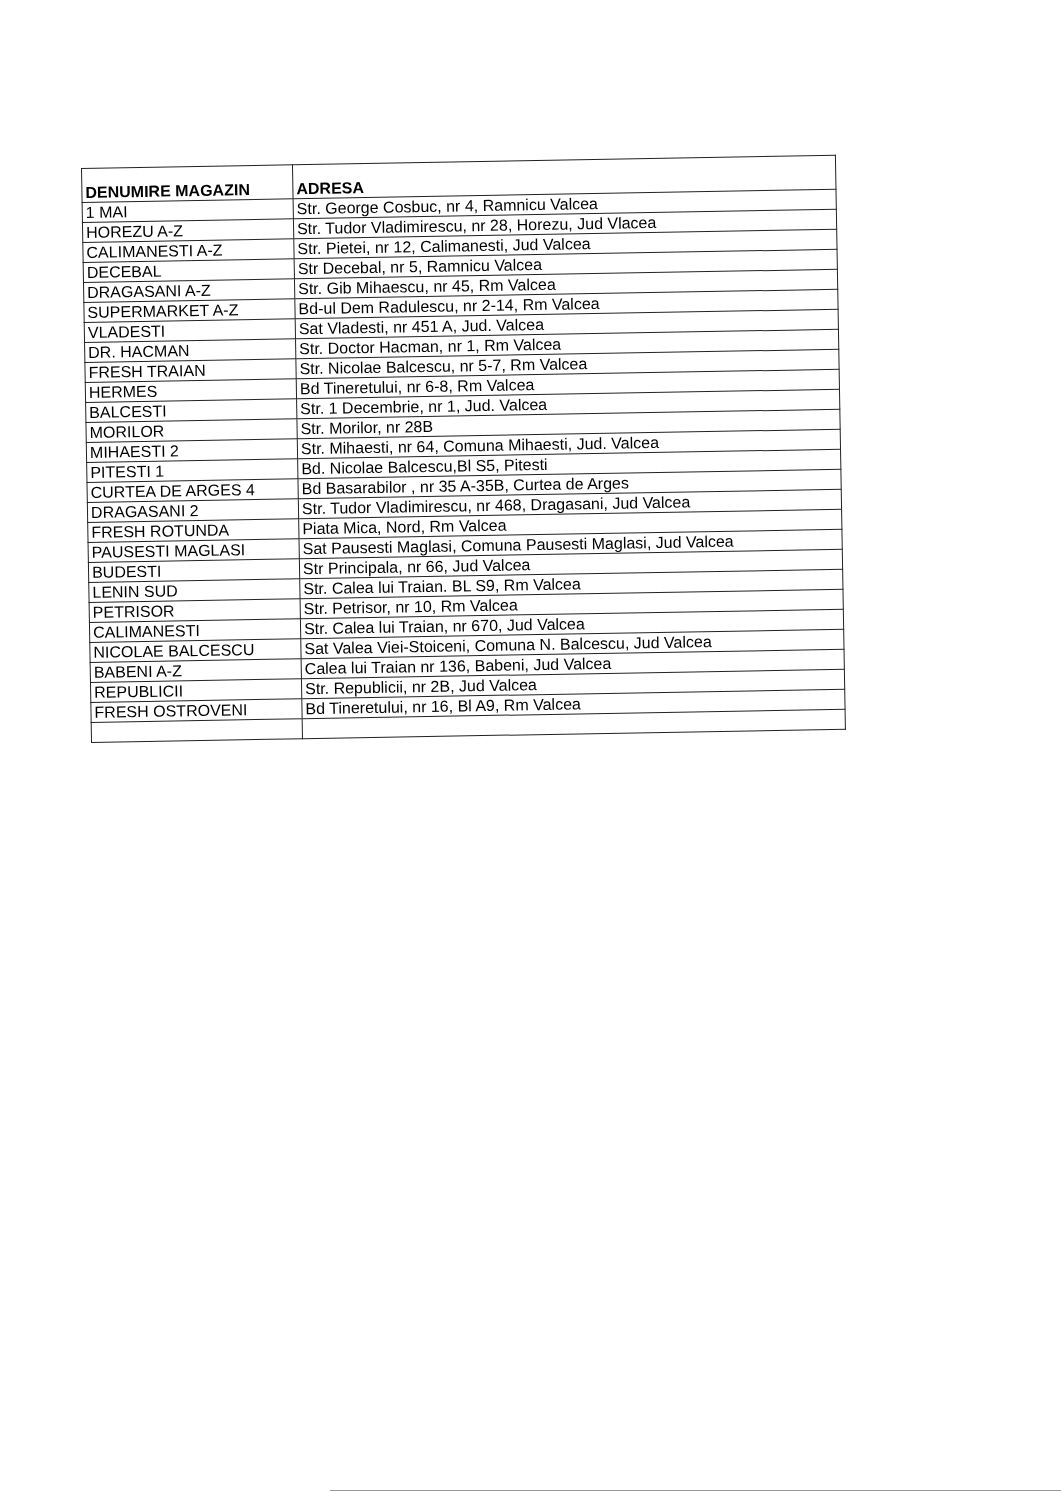| DENUMIRE MAGAZIN | ADRESA |
| --- | --- |
| 1 MAI | Str. George Cosbuc, nr 4, Ramnicu Valcea |
| HOREZU A-Z | Str. Tudor Vladimirescu, nr 28, Horezu, Jud Vlacea |
| CALIMANESTI A-Z | Str. Pietei, nr 12, Calimanesti, Jud Valcea |
| DECEBAL | Str Decebal, nr 5, Ramnicu Valcea |
| DRAGASANI A-Z | Str. Gib Mihaescu, nr 45, Rm Valcea |
| SUPERMARKET A-Z | Bd-ul Dem Radulescu, nr 2-14, Rm Valcea |
| VLADESTI | Sat Vladesti, nr 451 A, Jud. Valcea |
| DR. HACMAN | Str. Doctor Hacman, nr 1, Rm Valcea |
| FRESH TRAIAN | Str. Nicolae Balcescu, nr 5-7, Rm Valcea |
| HERMES | Bd Tineretului, nr 6-8, Rm Valcea |
| BALCESTI | Str. 1 Decembrie, nr 1, Jud. Valcea |
| MORILOR | Str. Morilor, nr 28B |
| MIHAESTI 2 | Str. Mihaesti, nr 64, Comuna Mihaesti, Jud. Valcea |
| PITESTI 1 | Bd. Nicolae Balcescu,Bl S5, Pitesti |
| CURTEA DE ARGES 4 | Bd Basarabilor , nr 35 A-35B, Curtea de Arges |
| DRAGASANI 2 | Str. Tudor Vladimirescu, nr 468, Dragasani, Jud Valcea |
| FRESH ROTUNDA | Piata Mica, Nord, Rm Valcea |
| PAUSESTI MAGLASI | Sat Pausesti Maglasi, Comuna Pausesti Maglasi, Jud Valcea |
| BUDESTI | Str Principala, nr 66, Jud Valcea |
| LENIN SUD | Str. Calea lui Traian. BL S9, Rm Valcea |
| PETRISOR | Str. Petrisor, nr 10, Rm Valcea |
| CALIMANESTI | Str. Calea lui Traian, nr 670, Jud Valcea |
| NICOLAE BALCESCU | Sat Valea Viei-Stoiceni, Comuna N. Balcescu, Jud Valcea |
| BABENI A-Z | Calea lui Traian nr 136, Babeni, Jud Valcea |
| REPUBLICII | Str. Republicii, nr 2B, Jud Valcea |
| FRESH OSTROVENI | Bd Tineretului, nr 16, Bl A9, Rm Valcea |